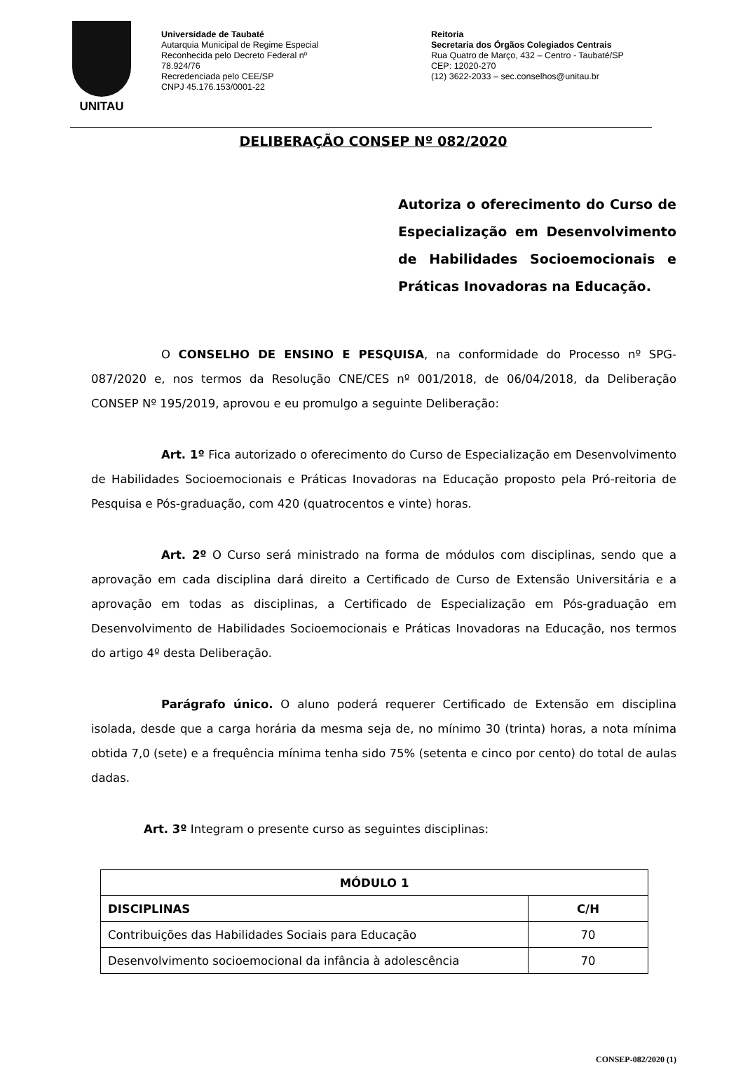UNITAU
Universidade de Taubaté
Autarquia Municipal de Regime Especial
Reconhecida pelo Decreto Federal nº
78.924/76
Recredenciada pelo CEE/SP
CNPJ 45.176.153/0001-22
Reitoria
Secretaria dos Órgãos Colegiados Centrais
Rua Quatro de Março, 432 – Centro - Taubaté/SP
CEP: 12020-270
(12) 3622-2033 – sec.conselhos@unitau.br
DELIBERAÇÃO CONSEP Nº 082/2020
Autoriza o oferecimento do Curso de Especialização em Desenvolvimento de Habilidades Socioemocionais e Práticas Inovadoras na Educação.
O CONSELHO DE ENSINO E PESQUISA, na conformidade do Processo nº SPG-087/2020 e, nos termos da Resolução CNE/CES nº 001/2018, de 06/04/2018, da Deliberação CONSEP Nº 195/2019, aprovou e eu promulgo a seguinte Deliberação:
Art. 1º Fica autorizado o oferecimento do Curso de Especialização em Desenvolvimento de Habilidades Socioemocionais e Práticas Inovadoras na Educação proposto pela Pró-reitoria de Pesquisa e Pós-graduação, com 420 (quatrocentos e vinte) horas.
Art. 2º O Curso será ministrado na forma de módulos com disciplinas, sendo que a aprovação em cada disciplina dará direito a Certificado de Curso de Extensão Universitária e a aprovação em todas as disciplinas, a Certificado de Especialização em Pós-graduação em Desenvolvimento de Habilidades Socioemocionais e Práticas Inovadoras na Educação, nos termos do artigo 4º desta Deliberação.
Parágrafo único. O aluno poderá requerer Certificado de Extensão em disciplina isolada, desde que a carga horária da mesma seja de, no mínimo 30 (trinta) horas, a nota mínima obtida 7,0 (sete) e a frequência mínima tenha sido 75% (setenta e cinco por cento) do total de aulas dadas.
Art. 3º Integram o presente curso as seguintes disciplinas:
| MÓDULO 1 | |
| --- | --- |
| DISCIPLINAS | C/H |
| Contribuições das Habilidades Sociais para Educação | 70 |
| Desenvolvimento socioemocional da infância à adolescência | 70 |
CONSEP-082/2020 (1)